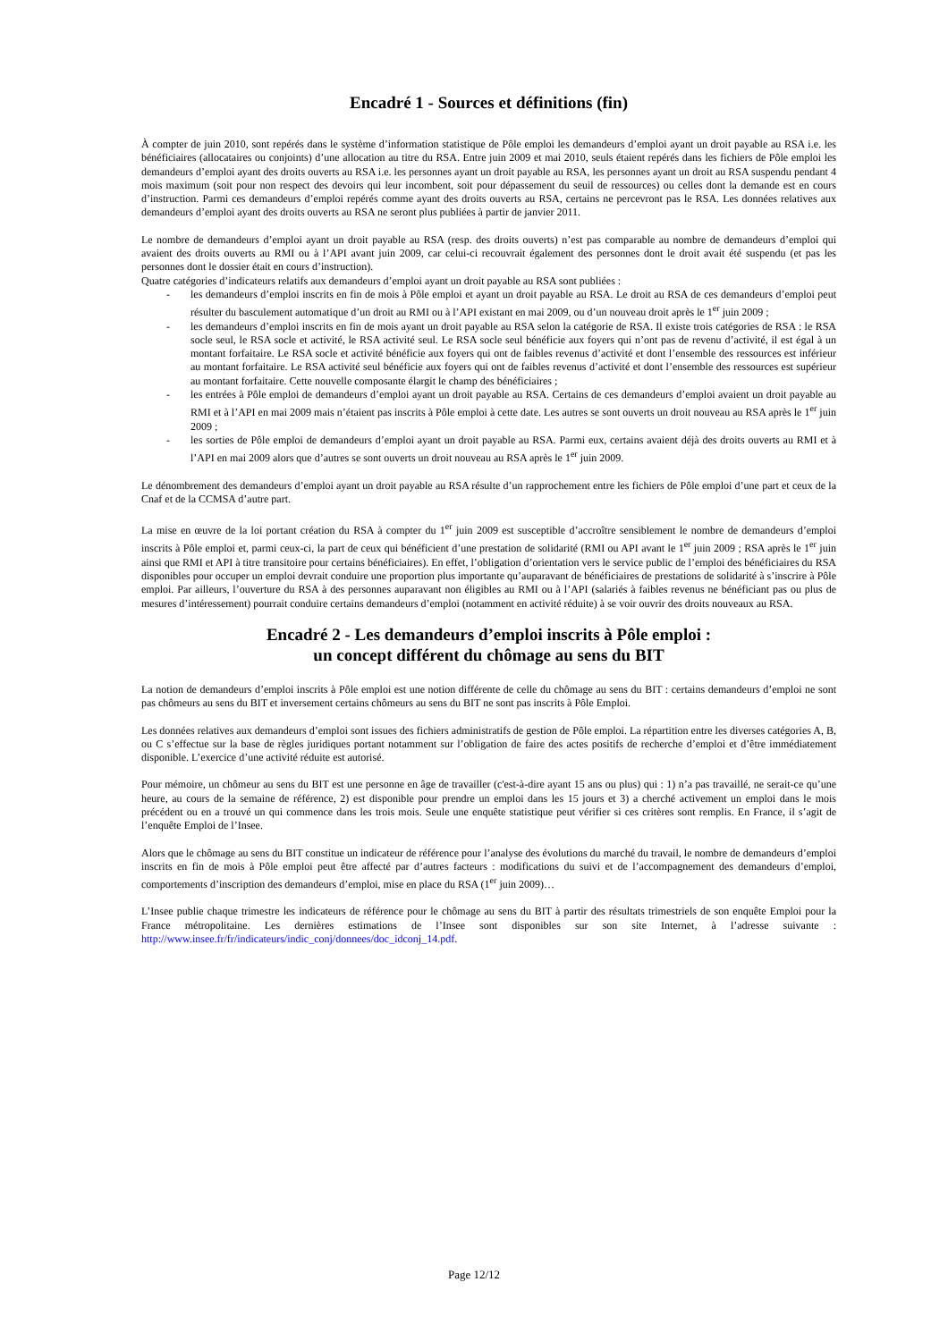Encadré 1 - Sources et définitions (fin)
À compter de juin 2010, sont repérés dans le système d’information statistique de Pôle emploi les demandeurs d’emploi ayant un droit payable au RSA i.e. les bénéficiaires (allocataires ou conjoints) d’une allocation au titre du RSA. Entre juin 2009 et mai 2010, seuls étaient repérés dans les fichiers de Pôle emploi les demandeurs d’emploi ayant des droits ouverts au RSA i.e. les personnes ayant un droit payable au RSA, les personnes ayant un droit au RSA suspendu pendant 4 mois maximum (soit pour non respect des devoirs qui leur incombent, soit pour dépassement du seuil de ressources) ou celles dont la demande est en cours d’instruction. Parmi ces demandeurs d’emploi repérés comme ayant des droits ouverts au RSA, certains ne percevront pas le RSA. Les données relatives aux demandeurs d’emploi ayant des droits ouverts au RSA ne seront plus publiées à partir de janvier 2011.
Le nombre de demandeurs d’emploi ayant un droit payable au RSA (resp. des droits ouverts) n’est pas comparable au nombre de demandeurs d’emploi qui avaient des droits ouverts au RMI ou à l’API avant juin 2009, car celui-ci recouvrait également des personnes dont le droit avait été suspendu (et pas les personnes dont le dossier était en cours d’instruction).
Quatre catégories d’indicateurs relatifs aux demandeurs d’emploi ayant un droit payable au RSA sont publiées :
- les demandeurs d’emploi inscrits en fin de mois à Pôle emploi et ayant un droit payable au RSA. Le droit au RSA de ces demandeurs d’emploi peut résulter du basculement automatique d’un droit au RMI ou à l’API existant en mai 2009, ou d’un nouveau droit après le 1<sup>er</sup> juin 2009 ;
- les demandeurs d’emploi inscrits en fin de mois ayant un droit payable au RSA selon la catégorie de RSA. Il existe trois catégories de RSA : le RSA socle seul, le RSA socle et activité, le RSA activité seul. Le RSA socle seul bénéficie aux foyers qui n’ont pas de revenu d’activité, il est égal à un montant forfaitaire. Le RSA socle et activité bénéficie aux foyers qui ont de faibles revenus d’activité et dont l’ensemble des ressources est inférieur au montant forfaitaire. Le RSA activité seul bénéficie aux foyers qui ont de faibles revenus d’activité et dont l’ensemble des ressources est supérieur au montant forfaitaire. Cette nouvelle composante élargit le champ des bénéficiaires ;
- les entrées à Pôle emploi de demandeurs d’emploi ayant un droit payable au RSA. Certains de ces demandeurs d’emploi avaient un droit payable au RMI et à l’API en mai 2009 mais n’étaient pas inscrits à Pôle emploi à cette date. Les autres se sont ouverts un droit nouveau au RSA après le 1<sup>er</sup> juin 2009 ;
- les sorties de Pôle emploi de demandeurs d’emploi ayant un droit payable au RSA. Parmi eux, certains avaient déjà des droits ouverts au RMI et à l’API en mai 2009 alors que d’autres se sont ouverts un droit nouveau au RSA après le 1<sup>er</sup> juin 2009.
Le dénombrement des demandeurs d’emploi ayant un droit payable au RSA résulte d’un rapprochement entre les fichiers de Pôle emploi d’une part et ceux de la Cnaf et de la CCMSA d’autre part.
La mise en œuvre de la loi portant création du RSA à compter du 1<sup>er</sup> juin 2009 est susceptible d’accroître sensiblement le nombre de demandeurs d’emploi inscrits à Pôle emploi et, parmi ceux-ci, la part de ceux qui bénéficient d’une prestation de solidarité (RMI ou API avant le 1<sup>er</sup> juin 2009 ; RSA après le 1<sup>er</sup> juin ainsi que RMI et API à titre transitoire pour certains bénéficiaires). En effet, l’obligation d’orientation vers le service public de l’emploi des bénéficiaires du RSA disponibles pour occuper un emploi devrait conduire une proportion plus importante qu’auparavant de bénéficiaires de prestations de solidarité à s’inscrire à Pôle emploi. Par ailleurs, l’ouverture du RSA à des personnes auparavant non éligibles au RMI ou à l’API (salariés à faibles revenus ne bénéficiant pas ou plus de mesures d’intéressement) pourrait conduire certains demandeurs d’emploi (notamment en activité réduite) à se voir ouvrir des droits nouveaux au RSA.
Encadré 2 - Les demandeurs d’emploi inscrits à Pôle emploi :
un concept différent du chômage au sens du BIT
La notion de demandeurs d’emploi inscrits à Pôle emploi est une notion différente de celle du chômage au sens du BIT : certains demandeurs d’emploi ne sont pas chômeurs au sens du BIT et inversement certains chômeurs au sens du BIT ne sont pas inscrits à Pôle Emploi.
Les données relatives aux demandeurs d’emploi sont issues des fichiers administratifs de gestion de Pôle emploi. La répartition entre les diverses catégories A, B, ou C s’effectue sur la base de règles juridiques portant notamment sur l’obligation de faire des actes positifs de recherche d’emploi et d’être immédiatement disponible. L’exercice d’une activité réduite est autorisé.
Pour mémoire, un chômeur au sens du BIT est une personne en âge de travailler (c'est-à-dire ayant 15 ans ou plus) qui : 1) n’a pas travaillé, ne serait-ce qu’une heure, au cours de la semaine de référence, 2) est disponible pour prendre un emploi dans les 15 jours et 3) a cherché activement un emploi dans le mois précédent ou en a trouvé un qui commence dans les trois mois. Seule une enquête statistique peut vérifier si ces critères sont remplis. En France, il s’agit de l’enquête Emploi de l’Insee.
Alors que le chômage au sens du BIT constitue un indicateur de référence pour l’analyse des évolutions du marché du travail, le nombre de demandeurs d’emploi inscrits en fin de mois à Pôle emploi peut être affecté par d’autres facteurs : modifications du suivi et de l’accompagnement des demandeurs d’emploi, comportements d’inscription des demandeurs d’emploi, mise en place du RSA (1<sup>er</sup> juin 2009)…
L’Insee publie chaque trimestre les indicateurs de référence pour le chômage au sens du BIT à partir des résultats trimestriels de son enquête Emploi pour la France métropolitaine. Les dernières estimations de l’Insee sont disponibles sur son site Internet, à l’adresse suivante : http://www.insee.fr/fr/indicateurs/indic_conj/donnees/doc_idconj_14.pdf.
Page 12/12